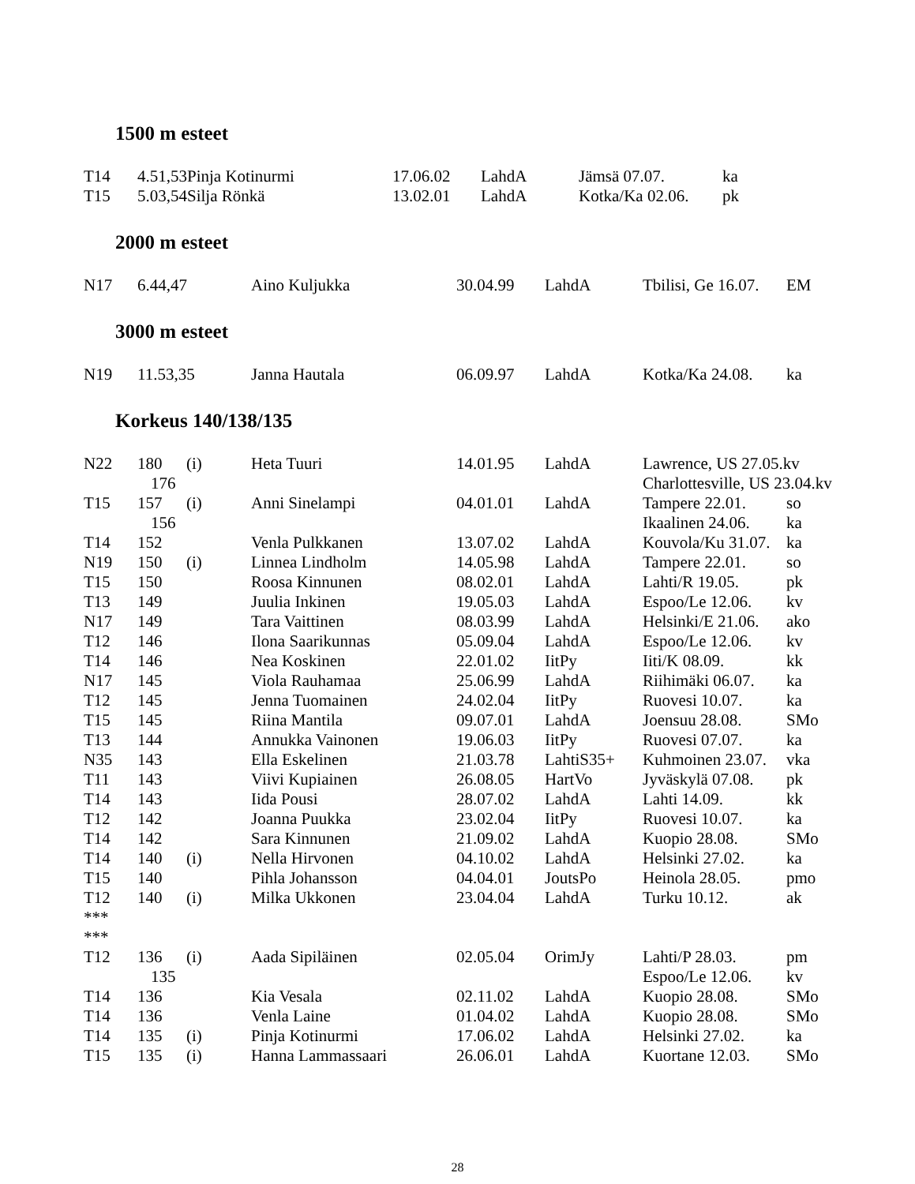1500 m esteet
| T14 | 4.51,53 | Pinja Kotinurmi | 17.06.02 | LahdA | Jämsä 07.07. | ka |
| T15 | 5.03,54 | Silja Rönkä | 13.02.01 | LahdA | Kotka/Ka 02.06. | pk |
2000 m esteet
| N17 | 6.44,47 | Aino Kuljukka | 30.04.99 | LahdA | Tbilisi, Ge 16.07. | EM |
3000 m esteet
| N19 | 11.53,35 | Janna Hautala | 06.09.97 | LahdA | Kotka/Ka 24.08. | ka |
Korkeus 140/138/135
| N22 | 180 | (i) | Heta Tuuri | 14.01.95 | LahdA | Lawrence, US 27.05.kv | |
| | 176 | | | | | Charlottesville, US 23.04.kv | |
| T15 | 157 | (i) | Anni Sinelampi | 04.01.01 | LahdA | Tampere 22.01. | so |
| | 156 | | | | | Ikaalinen 24.06. | ka |
| T14 | 152 | | Venla Pulkkanen | 13.07.02 | LahdA | Kouvola/Ku 31.07. | ka |
| N19 | 150 | (i) | Linnea Lindholm | 14.05.98 | LahdA | Tampere 22.01. | so |
| T15 | 150 | | Roosa Kinnunen | 08.02.01 | LahdA | Lahti/R 19.05. | pk |
| T13 | 149 | | Juulia Inkinen | 19.05.03 | LahdA | Espoo/Le 12.06. | kv |
| N17 | 149 | | Tara Vaittinen | 08.03.99 | LahdA | Helsinki/E 21.06. | ako |
| T12 | 146 | | Ilona Saarikunnas | 05.09.04 | LahdA | Espoo/Le 12.06. | kv |
| T14 | 146 | | Nea Koskinen | 22.01.02 | IitPy | Iiti/K 08.09. | kk |
| N17 | 145 | | Viola Rauhamaa | 25.06.99 | LahdA | Riihimäki 06.07. | ka |
| T12 | 145 | | Jenna Tuomainen | 24.02.04 | IitPy | Ruovesi 10.07. | ka |
| T15 | 145 | | Riina Mantila | 09.07.01 | LahdA | Joensuu 28.08. | SMo |
| T13 | 144 | | Annukka Vainonen | 19.06.03 | IitPy | Ruovesi 07.07. | ka |
| N35 | 143 | | Ella Eskelinen | 21.03.78 | LahtiS35+ | Kuhmoinen 23.07. | vka |
| T11 | 143 | | Viivi Kupiainen | 26.08.05 | HartVo | Jyväskylä 07.08. | pk |
| T14 | 143 | | Iida Pousi | 28.07.02 | LahdA | Lahti 14.09. | kk |
| T12 | 142 | | Joanna Puukka | 23.02.04 | IitPy | Ruovesi 10.07. | ka |
| T14 | 142 | | Sara Kinnunen | 21.09.02 | LahdA | Kuopio 28.08. | SMo |
| T14 | 140 | (i) | Nella Hirvonen | 04.10.02 | LahdA | Helsinki 27.02. | ka |
| T15 | 140 | | Pihla Johansson | 04.04.01 | JoutsPo | Heinola 28.05. | pmo |
| T12 | 140 | (i) | Milka Ukkonen | 23.04.04 | LahdA | Turku 10.12. | ak |
| *** | | | | | | | |
| *** | | | | | | | |
| T12 | 136 | (i) | Aada Sipiläinen | 02.05.04 | OrimJy | Lahti/P 28.03. | pm |
| | 135 | | | | | Espoo/Le 12.06. | kv |
| T14 | 136 | | Kia Vesala | 02.11.02 | LahdA | Kuopio 28.08. | SMo |
| T14 | 136 | | Venla Laine | 01.04.02 | LahdA | Kuopio 28.08. | SMo |
| T14 | 135 | (i) | Pinja Kotinurmi | 17.06.02 | LahdA | Helsinki 27.02. | ka |
| T15 | 135 | (i) | Hanna Lammassaari | 26.06.01 | LahdA | Kuortane 12.03. | SMo |
28